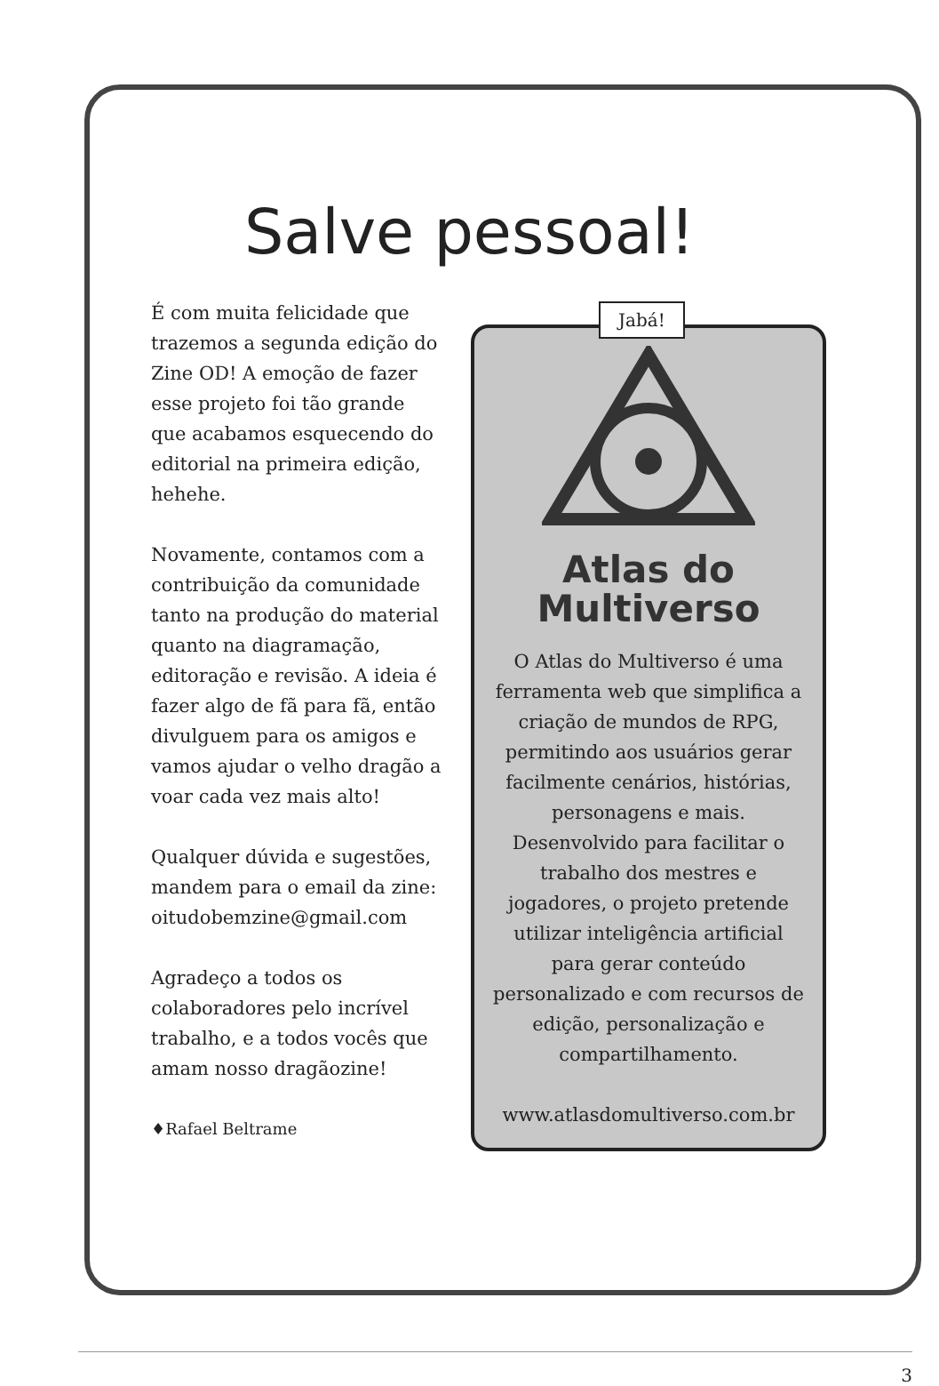Salve pessoal!
É com muita felicidade que trazemos a segunda edição do Zine OD! A emoção de fazer esse projeto foi tão grande que acabamos esquecendo do editorial na primeira edição, hehehe.
Novamente, contamos com a contribuição da comunidade tanto na produção do material quanto na diagramação, editoração e revisão. A ideia é fazer algo de fã para fã, então divulguem para os amigos e vamos ajudar o velho dragão a voar cada vez mais alto!
Qualquer dúvida e sugestões, mandem para o email da zine: oitudobemzine@gmail.com
Agradeço a todos os colaboradores pelo incrível trabalho, e a todos vocês que amam nosso dragãozine!
♦Rafael Beltrame
Jabá!
Atlas do
Multiverso
O Atlas do Multiverso é uma ferramenta web que simplifica a criação de mundos de RPG, permitindo aos usuários gerar facilmente cenários, histórias, personagens e mais. Desenvolvido para facilitar o trabalho dos mestres e jogadores, o projeto pretende utilizar inteligência artificial para gerar conteúdo personalizado e com recursos de edição, personalização e compartilhamento.
www.atlasdomultiverso.com.br
3